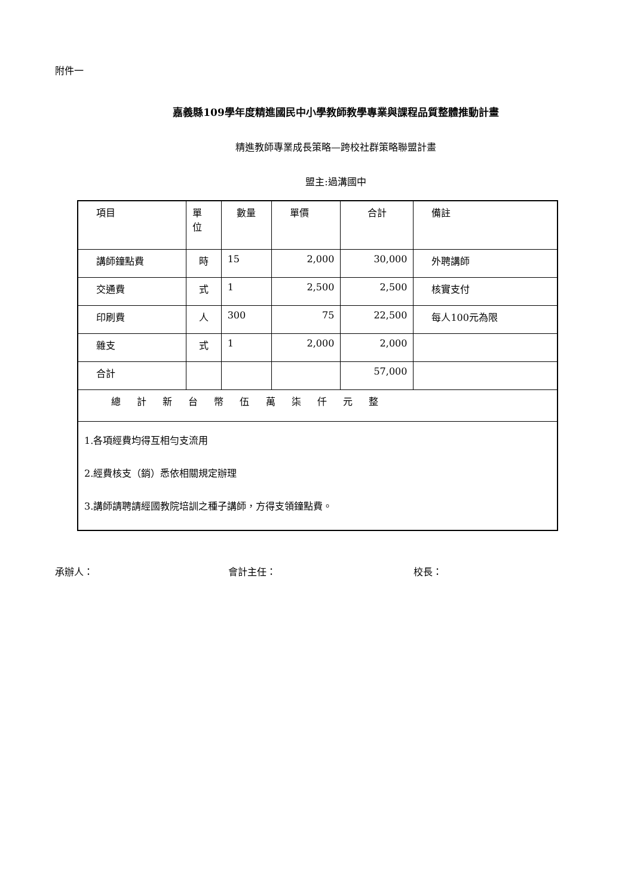附件一
嘉義縣109學年度精進國民中小學教師教學專業與課程品質整體推動計畫
精進教師專業成長策略—跨校社群策略聯盟計畫
盟主:過溝國中
| 項目 | 單 位 | 數量 | 單價 | 合計 | 備註 |
| 講師鐘點費 | 時 | 15 | 2,000 | 30,000 | 外聘講師 |
| 交通費 | 式 | 1 | 2,500 | 2,500 | 核實支付 |
| 印刷費 | 人 | 300 | 75 | 22,500 | 每人100元為限 |
| 雜支 | 式 | 1 | 2,000 | 2,000 | |
| 合計 | | | | 57,000 | |
| 總 計 新 台 幣 伍 萬 柒 仟 元 整 | | | | | |
| 1.各項經費均得互相勻支流用 2.經費核支（銷）悉依相關規定辦理 3.講師請聘請經國教院培訓之種子講師，方得支領鐘點費。 | | | | | |
承辦人： 會計主任： 校長：